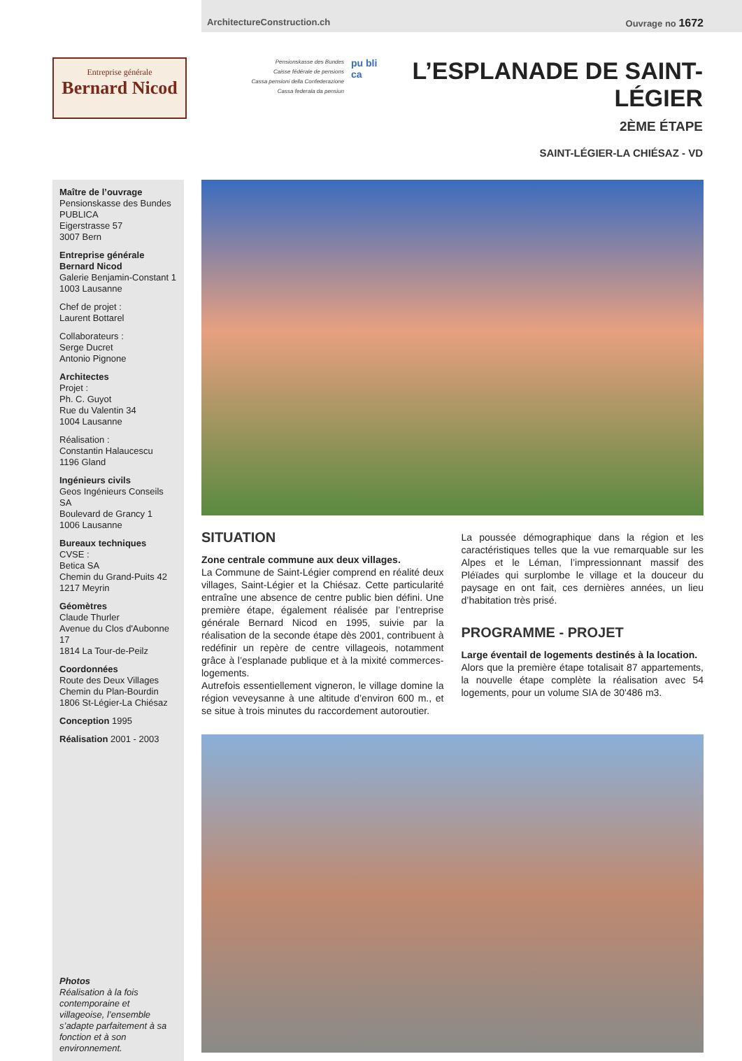ArchitectureConstruction.ch Ouvrage no 1672
Entreprise générale
Bernard Nicod
Pensionskasse des Bundes
Caisse fédérale de pensions
Cassa pensioni della Confederazione
Cassa federala da pensiun
pu bli ca
L’ESPLANADE DE SAINT-LÉGIER
2ÈME ÉTAPE
SAINT-LÉGIER-LA CHIÉSAZ - VD
Maître de l’ouvrage
Pensionskasse des Bundes
PUBLICA
Eigerstrasse 57
3007 Bern
Entreprise générale
Bernard Nicod
Galerie Benjamin-Constant 1
1003 Lausanne
Chef de projet :
Laurent Bottarel
Collaborateurs :
Serge Ducret
Antonio Pignone
Architectes
Projet :
Ph. C. Guyot
Rue du Valentin 34
1004 Lausanne
Réalisation :
Constantin Halaucescu
1196 Gland
Ingénieurs civils
Geos Ingénieurs Conseils SA
Boulevard de Grancy 1
1006 Lausanne
Bureaux techniques
CVSE :
Betica SA
Chemin du Grand-Puits 42
1217 Meyrin
Géomètres
Claude Thurler
Avenue du Clos d'Aubonne 17
1814 La Tour-de-Peilz
Coordonnées
Route des Deux Villages
Chemin du Plan-Bourdin
1806 St-Légier-La Chiésaz
Conception 1995
Réalisation 2001 - 2003
Photos
Réalisation à la fois contemporaine et villageoise, l’ensemble s’adapte parfaitement à sa fonction et à son environnement.
SITUATION
Zone centrale commune aux deux villages.
La Commune de Saint-Légier comprend en réalité deux villages, Saint-Légier et la Chiésaz. Cette particularité entraîne une absence de centre public bien défini. Une première étape, également réalisée par l’entreprise générale Bernard Nicod en 1995, suivie par la réalisation de la seconde étape dès 2001, contribuent à redéfinir un repère de centre villageois, notamment grâce à l’esplanade publique et à la mixité commerces-logements.
Autrefois essentiellement vigneron, le village domine la région veveysanne à une altitude d’environ 600 m., et se situe à trois minutes du raccordement autoroutier.
La poussée démographique dans la région et les caractéristiques telles que la vue remarquable sur les Alpes et le Léman, l’impressionnant massif des Pléïades qui surplombe le village et la douceur du paysage en ont fait, ces dernières années, un lieu d’habitation très prisé.
PROGRAMME - PROJET
Large éventail de logements destinés à la location.
Alors que la première étape totalisait 87 appartements, la nouvelle étape complète la réalisation avec 54 logements, pour un volume SIA de 30'486 m3.